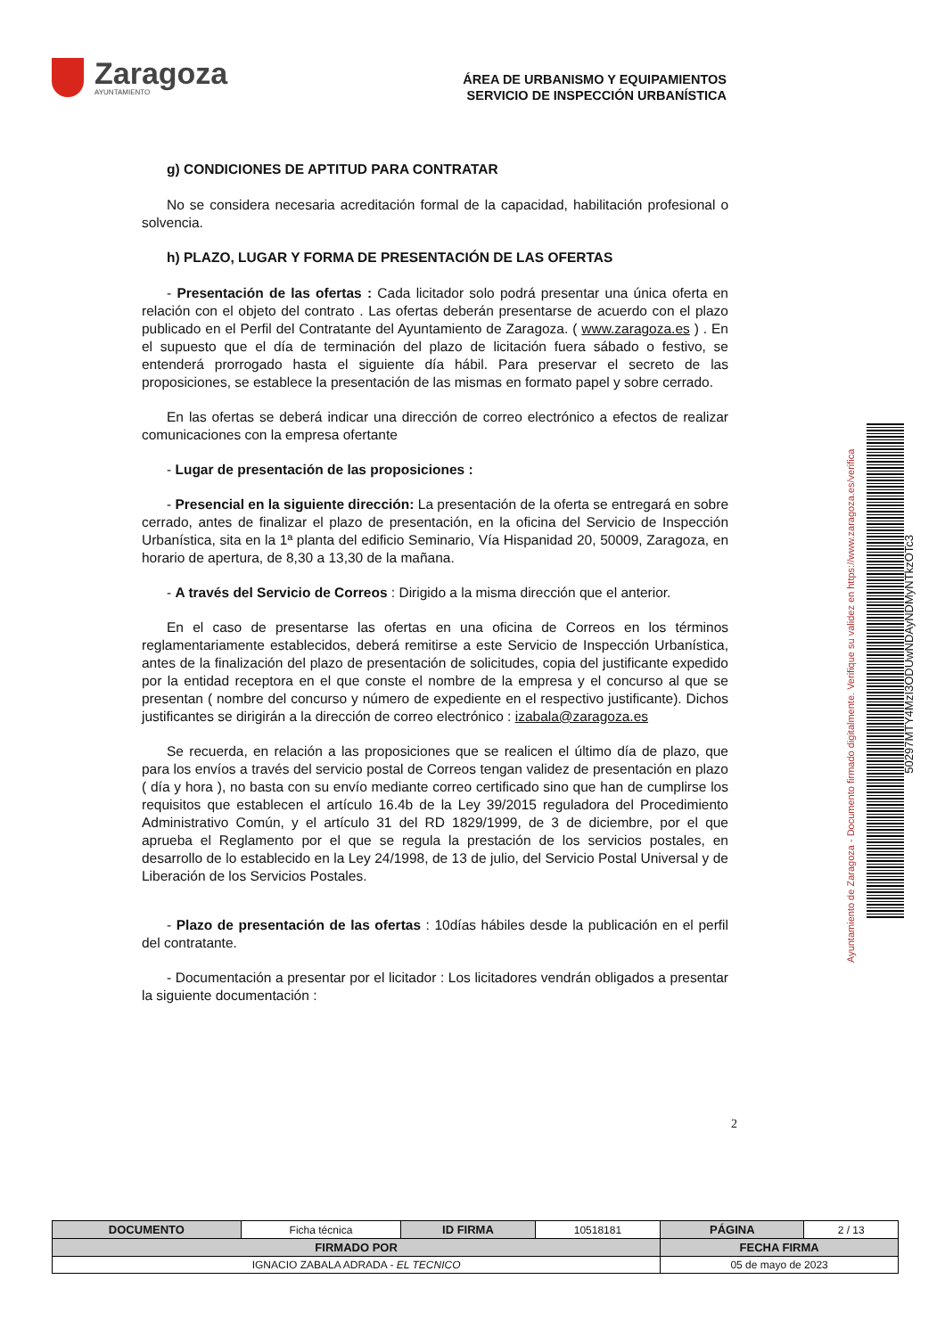Zaragoza
AYUNTAMIENTO
ÁREA DE URBANISMO Y EQUIPAMIENTOS
SERVICIO DE INSPECCIÓN URBANÍSTICA
g) CONDICIONES DE APTITUD PARA CONTRATAR
No se considera necesaria acreditación formal de la capacidad, habilitación profesional o solvencia.
h) PLAZO, LUGAR Y FORMA DE PRESENTACIÓN DE LAS OFERTAS
- Presentación de las ofertas : Cada licitador solo podrá presentar una única oferta en relación con el objeto del contrato . Las ofertas deberán presentarse de acuerdo con el plazo publicado en el Perfil del Contratante del Ayuntamiento de Zaragoza. ( www.zaragoza.es ) . En el supuesto que el día de terminación del plazo de licitación fuera sábado o festivo, se entenderá prorrogado hasta el siguiente día hábil. Para preservar el secreto de las proposiciones, se establece la presentación de las mismas en formato papel y sobre cerrado.
En las ofertas se deberá indicar una dirección de correo electrónico a efectos de realizar comunicaciones con la empresa ofertante
- Lugar de presentación de las proposiciones :
- Presencial en la siguiente dirección: La presentación de la oferta se entregará en sobre cerrado, antes de finalizar el plazo de presentación, en la oficina del Servicio de Inspección Urbanística, sita en la 1ª planta del edificio Seminario, Vía Hispanidad 20, 50009, Zaragoza, en horario de apertura, de 8,30 a 13,30 de la mañana.
- A través del Servicio de Correos : Dirigido a la misma dirección que el anterior.
En el caso de presentarse las ofertas en una oficina de Correos en los términos reglamentariamente establecidos, deberá remitirse a este Servicio de Inspección Urbanística, antes de la finalización del plazo de presentación de solicitudes, copia del justificante expedido por la entidad receptora en el que conste el nombre de la empresa y el concurso al que se presentan ( nombre del concurso y número de expediente en el respectivo justificante). Dichos justificantes se dirigirán a la dirección de correo electrónico : izabala@zaragoza.es
Se recuerda, en relación a las proposiciones que se realicen el último día de plazo, que para los envíos a través del servicio postal de Correos tengan validez de presentación en plazo ( día y hora ), no basta con su envío mediante correo certificado sino que han de cumplirse los requisitos que establecen el artículo 16.4b de la Ley 39/2015 reguladora del Procedimiento Administrativo Común, y el artículo 31 del RD 1829/1999, de 3 de diciembre, por el que aprueba el Reglamento por el que se regula la prestación de los servicios postales, en desarrollo de lo establecido en la Ley 24/1998, de 13 de julio, del Servicio Postal Universal y de Liberación de los Servicios Postales.
- Plazo de presentación de las ofertas : 10días hábiles desde la publicación en el perfil del contratante.
- Documentación a presentar por el licitador : Los licitadores vendrán obligados a presentar la siguiente documentación :
2
Ayuntamiento de Zaragoza - Documento firmado digitalmente. Verifique su validez en https://www.zaragoza.es/verifica
50297MTY4MzI3ODUwNDAyNDMyNTkzOTc3
| DOCUMENTO | Ficha técnica | ID FIRMA | 10518181 | PÁGINA | 2 / 13 |
| FIRMADO POR | | | | FECHA FIRMA | |
| IGNACIO ZABALA ADRADA - EL TECNICO | | | | 05 de mayo de 2023 | |